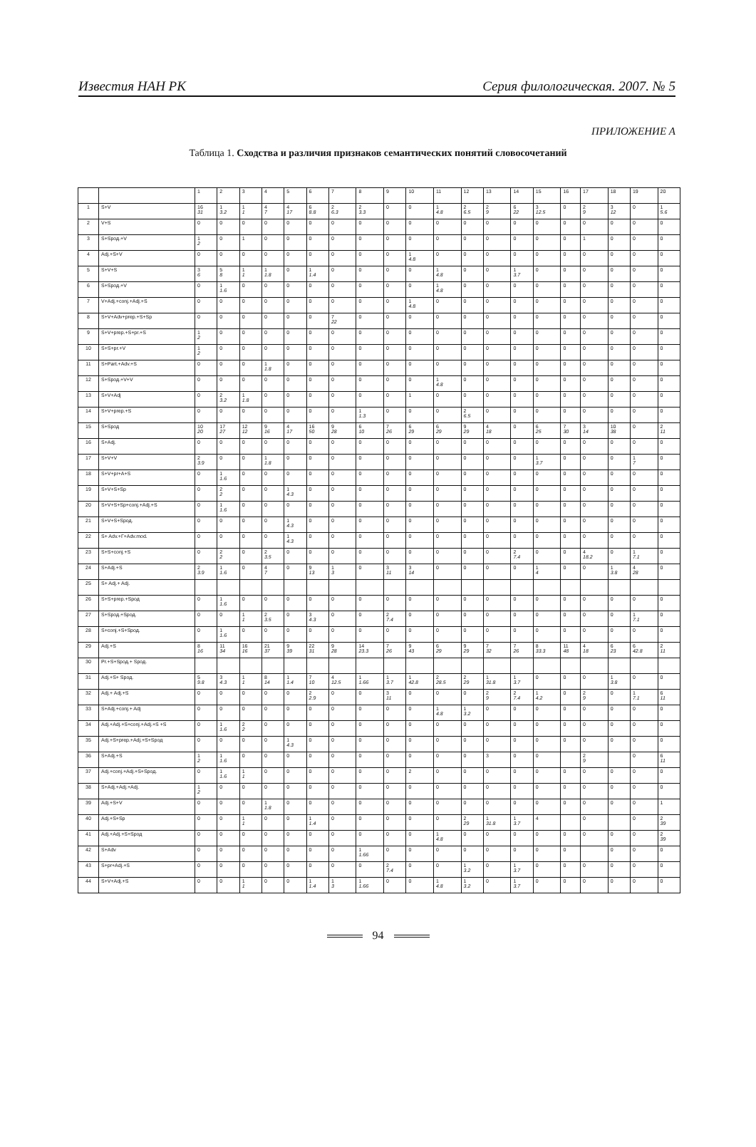Известия НАН РК Серия филологическая. 2007. № 5
ПРИЛОЖЕНИЕ А
Таблица 1. Сходства и различия признаков семантических понятий словосочетаний
| | | 1 | 2 | 3 | 4 | 5 | 6 | 7 | 8 | 9 | 10 | 11 | 12 | 13 | 14 | 15 | 16 | 17 | 18 | 19 | 20 |
| --- | --- | --- | --- | --- | --- | --- | --- | --- | --- | --- | --- | --- | --- | --- | --- | --- | --- | --- | --- | --- | --- |
| 1 | S+V | 16 31 | 1 3.2 | 1 1 | 4 7 | 4 17 | 6 8.8 | 2 6.3 | 2 3.3 | 0 | 0 | 1 4.8 | 2 6.5 | 2 9 | 6 22 | 3 12.5 | 0 | 2 9 | 3 12 | 0 | 1 5.6 |
| 2 | V+S | 0 | 0 | 0 | 0 | 0 | 0 | 0 | 0 | 0 | 0 | 0 | 0 | 0 | 0 | 0 | 0 | 0 | 0 | 0 | 0 |
| 3 | S+Sрод.+V | 1 2 | 0 | 1 | 0 | 0 | 0 | 0 | 0 | 0 | 0 | 0 | 0 | 0 | 0 | 0 | 0 | 1 | 0 | 0 | 0 |
| 4 | Adj.+S+V | 0 | 0 | 0 | 0 | 0 | 0 | 0 | 0 | 0 | 1 4.8 | 0 | 0 | 0 | 0 | 0 | 0 | 0 | 0 | 0 | 0 |
| 5 | S+V+S | 3 6 | 5 8 | 1 1 | 1 1.8 | 0 | 1 1.4 | 0 | 0 | 0 | 0 | 1 4.8 | 0 | 0 | 1 3.7 | 0 | 0 | 0 | 0 | 0 | 0 |
| 6 | S+Sрод.+V | 0 | 1 1.6 | 0 | 0 | 0 | 0 | 0 | 0 | 0 | 0 | 1 4.8 | 0 | 0 | 0 | 0 | 0 | 0 | 0 | 0 | 0 |
| 7 | V+Adj.+conj.+Adj.+S | 0 | 0 | 0 | 0 | 0 | 0 | 0 | 0 | 0 | 1 4.8 | 0 | 0 | 0 | 0 | 0 | 0 | 0 | 0 | 0 | 0 |
| 8 | S+V+Adv+prep.+S+Sp | 0 | 0 | 0 | 0 | 0 | 0 | 7 22 | 0 | 0 | 0 | 0 | 0 | 0 | 0 | 0 | 0 | 0 | 0 | 0 | 0 |
| 9 | S+V+prep.+S+pr.+S | 1 2 | 0 | 0 | 0 | 0 | 0 | 0 | 0 | 0 | 0 | 0 | 0 | 0 | 0 | 0 | 0 | 0 | 0 | 0 | 0 |
| 10 | S+S+pr.+V | 1 2 | 0 | 0 | 0 | 0 | 0 | 0 | 0 | 0 | 0 | 0 | 0 | 0 | 0 | 0 | 0 | 0 | 0 | 0 | 0 |
| 11 | S+Part.+Adv.+S | 0 | 0 | 0 | 1 1.8 | 0 | 0 | 0 | 0 | 0 | 0 | 0 | 0 | 0 | 0 | 0 | 0 | 0 | 0 | 0 | 0 |
| 12 | S+Sрод.+V+V | 0 | 0 | 0 | 0 | 0 | 0 | 0 | 0 | 0 | 0 | 1 4.8 | 0 | 0 | 0 | 0 | 0 | 0 | 0 | 0 | 0 |
| 13 | S+V+Adj | 0 | 2 3.2 | 1 1.8 | 0 | 0 | 0 | 0 | 0 | 0 | 1 | 0 | 0 | 0 | 0 | 0 | 0 | 0 | 0 | 0 | 0 |
| 14 | S+V+prep.+S | 0 | 0 | 0 | 0 | 0 | 0 | 0 | 1 1.3 | 0 | 0 | 0 | 2 6.5 | 0 | 0 | 0 | 0 | 0 | 0 | 0 | 0 |
| 15 | S+Sрод | 10 20 | 17 27 | 12 12 | 9 16 | 4 17 | 16 50 | 9 28 | 6 10 | 7 26 | 6 29 | 6 29 | 9 29 | 4 18 | 0 | 6 25 | 7 30 | 3 14 | 10 38 | 0 | 2 11 |
| 16 | S+Adj. | 0 | 0 | 0 | 0 | 0 | 0 | 0 | 0 | 0 | 0 | 0 | 0 | 0 | 0 | 0 | 0 | 0 | 0 | 0 | 0 |
| 17 | S+V+V | 2 3.9 | 0 | 0 | 1 1.8 | 0 | 0 | 0 | 0 | 0 | 0 | 0 | 0 | 0 | 0 | 1 3.7 | 0 | 0 | 0 | 1 7 | 0 |
| 18 | S+V+pr+A+S | 0 | 1 1.6 | 0 | 0 | 0 | 0 | 0 | 0 | 0 | 0 | 0 | 0 | 0 | 0 | 0 | 0 | 0 | 0 | 0 | 0 |
| 19 | S+V+S+Sp | 0 | 2 2 | 0 | 0 | 1 4.3 | 0 | 0 | 0 | 0 | 0 | 0 | 0 | 0 | 0 | 0 | 0 | 0 | 0 | 0 | 0 |
| 20 | S+V+S+Sp+conj.+Adj.+S | 0 | 1 1.6 | 0 | 0 | 0 | 0 | 0 | 0 | 0 | 0 | 0 | 0 | 0 | 0 | 0 | 0 | 0 | 0 | 0 | 0 |
| 21 | S+V+S+Sрод. | 0 | 0 | 0 | 0 | 1 4.3 | 0 | 0 | 0 | 0 | 0 | 0 | 0 | 0 | 0 | 0 | 0 | 0 | 0 | 0 | 0 |
| 22 | S+ Adv.+Г+Adv.mod. | 0 | 0 | 0 | 0 | 1 4.3 | 0 | 0 | 0 | 0 | 0 | 0 | 0 | 0 | 0 | 0 | 0 | 0 | 0 | 0 | 0 |
| 23 | S+S+conj.+S | 0 | 2 2 | 0 | 2 3.5 | 0 | 0 | 0 | 0 | 0 | 0 | 0 | 0 | 0 | 2 7.4 | 0 | 0 | 4 18.2 | 0 | 1 7.1 | 0 |
| 24 | S+Adj.+S | 2 3.9 | 1 1.6 | 0 | 4 7 | 0 | 9 13 | 1 3 | 0 | 3 11 | 3 14 | 0 | 0 | 0 | 0 | 1 4 | 0 | 0 | 1 3.8 | 4 28 | 0 |
| 25 | S+ Adj.+ Adj. | | | | | | | | | | | | | | | | | | | | |
| 26 | S+S+prep.+Sрод | 0 | 1 1.6 | 0 | 0 | 0 | 0 | 0 | 0 | 0 | 0 | 0 | 0 | 0 | 0 | 0 | 0 | 0 | 0 | 0 | 0 |
| 27 | S+Sрод.+Sрод. | 0 | 0 | 1 1 | 2 3.5 | 0 | 3 4.3 | 0 | 0 | 2 7.4 | 0 | 0 | 0 | 0 | 0 | 0 | 0 | 0 | 0 | 1 7.1 | 0 |
| 28 | S+conj.+S+Sрод. | 0 | 1 1.6 | 0 | 0 | 0 | 0 | 0 | 0 | 0 | 0 | 0 | 0 | 0 | 0 | 0 | 0 | 0 | 0 | 0 | 0 |
| 29 | Adj.+S | 8 16 | 11 34 | 16 16 | 21 37 | 9 39 | 22 31 | 9 28 | 14 23.3 | 7 26 | 9 43 | 6 29 | 9 29 | 7 32 | 7 26 | 8 33.3 | 11 48 | 4 18 | 6 23 | 6 42.8 | 2 11 |
| 30 | Pr.+S+Sрод.+ Sрод. | | | | | | | | | | | | | | | | | | | | |
| 31 | Adj.+S+ Sрод. | 5 9.8 | 3 4.3 | 1 1 | 8 14 | 1 1.4 | 7 10 | 4 12.5 | 1 1.66 | 1 3.7 | 1 42.8 | 2 28.5 | 2 29 | 1 31.8 | 1 3.7 | 0 | 0 | 0 | 1 3.8 | 0 | 0 |
| 32 | Adj.+ Adj.+S | 0 | 0 | 0 | 0 | 0 | 2 2.9 | 0 | 0 | 3 11 | 0 | 0 | 0 | 2 9 | 2 7.4 | 1 4.2 | 0 | 2 9 | 0 | 1 7.1 | 6 11 |
| 33 | S+Adj.+conj.+ Adj | 0 | 0 | 0 | 0 | 0 | 0 | 0 | 0 | 0 | 0 | 1 4.8 | 1 3.2 | 0 | 0 | 0 | 0 | 0 | 0 | 0 | 0 |
| 34 | Adj.+Adj.+S+conj.+Adj.+S +S | 0 | 1 1.6 | 2 2 | 0 | 0 | 0 | 0 | 0 | 0 | 0 | 0 | 0 | 0 | 0 | 0 | 0 | 0 | 0 | 0 | 0 |
| 35 | Adj.+S+prep.+Adj.+S+Sрод | 0 | 0 | 0 | 0 | 1 4.3 | 0 | 0 | 0 | 0 | 0 | 0 | 0 | 0 | 0 | 0 | 0 | 0 | 0 | 0 | 0 |
| 36 | S+Adj.+S | 1 2 | 1 1.6 | 0 | 0 | 0 | 0 | 0 | 0 | 0 | 0 | 0 | 0 | 3 | 0 | 0 | | 2 9 | | 0 | 6 11 |
| 37 | Adj.+conj.+Adj.+S+Sрод. | 0 | 1 1.6 | 1 1 | 0 | 0 | 0 | 0 | 0 | 0 | 2 | 0 | 0 | 0 | 0 | 0 | 0 | 0 | 0 | 0 | 0 |
| 38 | S+Adj.+Adj.+Adj. | 1 2 | 0 | 0 | 0 | 0 | 0 | 0 | 0 | 0 | 0 | 0 | 0 | 0 | 0 | 0 | 0 | 0 | 0 | 0 | 0 |
| 39 | Adj.+S+V | 0 | 0 | 0 | 1 1.8 | 0 | 0 | 0 | 0 | 0 | 0 | 0 | 0 | 0 | 0 | 0 | 0 | 0 | 0 | 0 | 1 |
| 40 | Adj.+S+Sp | 0 | 0 | 1 1 | 0 | 0 | 1 1.4 | 0 | 0 | 0 | 0 | 0 | 2 29 | 1 31.8 | 1 3.7 | 4 | | 0 | | 0 | 2 39 |
| 41 | Adj.+Adj.+S+Sрод | 0 | 0 | 0 | 0 | 0 | 0 | 0 | 0 | 0 | 0 | 1 4.8 | 0 | 0 | 0 | 0 | 0 | 0 | 0 | 0 | 2 39 |
| 42 | S+Adv | 0 | 0 | 0 | 0 | 0 | 0 | 0 | 1 1.66 | 0 | 0 | 0 | 0 | 0 | 0 | 0 | 0 | | 0 | 0 | 0 |
| 43 | S+pr+Adj.+S | 0 | 0 | 0 | 0 | 0 | 0 | 0 | 0 | 2 7.4 | 0 | 0 | 1 3.2 | 0 | 1 3.7 | 0 | 0 | 0 | 0 | 0 | 0 |
| 44 | S+V+Adj.+S | 0 | 0 | 1 1 | 0 | 0 | 1 1.4 | 1 3 | 1 1.66 | 0 | 0 | 1 4.8 | 1 3.2 | 0 | 1 3.7 | 0 | 0 | 0 | 0 | 0 | 0 |
94